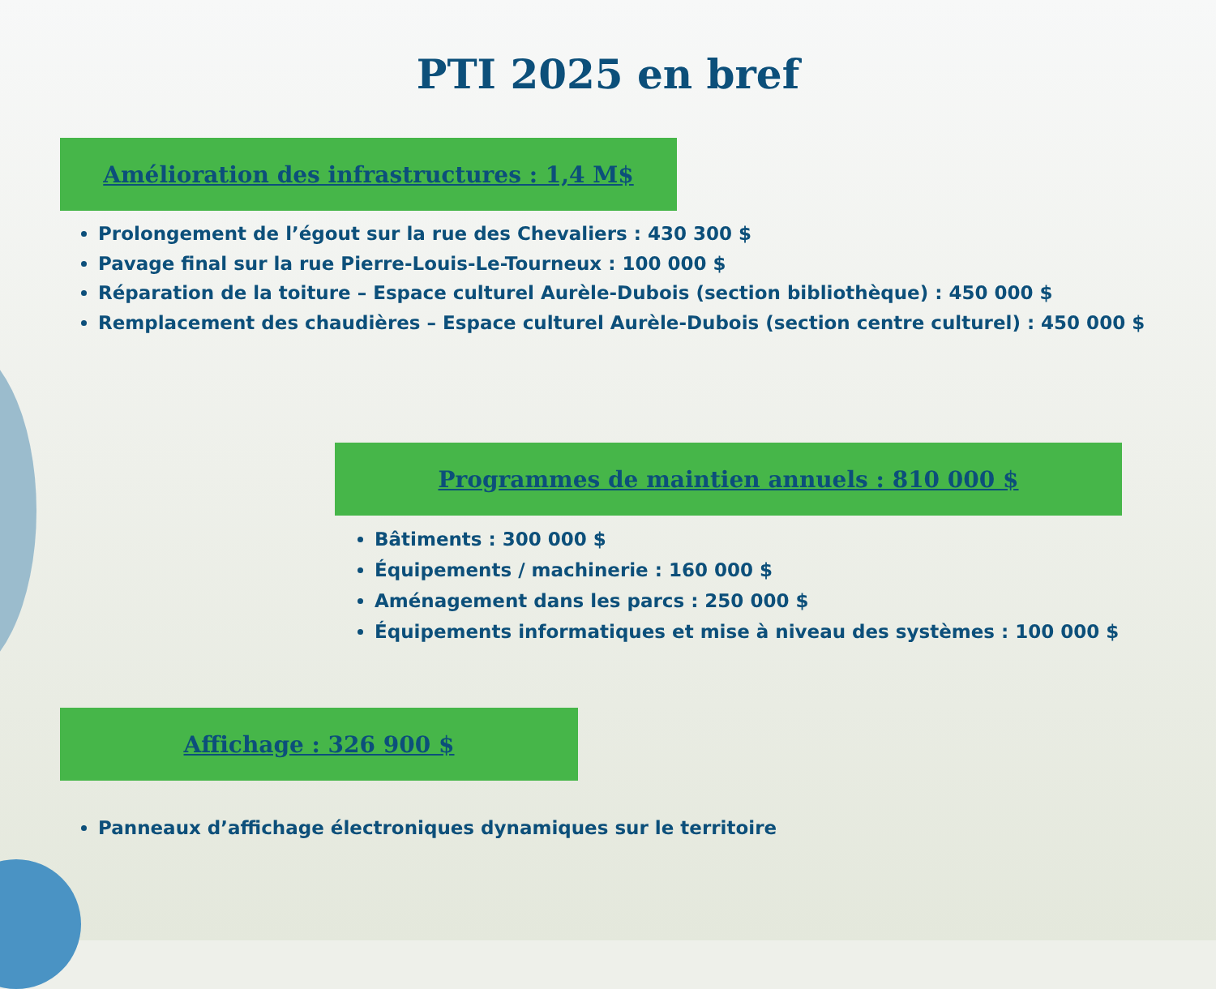PTI 2025 en bref
Amélioration des infrastructures : 1,4 M$
Prolongement de l’égout sur la rue des Chevaliers : 430 300 $
Pavage final sur la rue Pierre-Louis-Le-Tourneux : 100 000 $
Réparation de la toiture – Espace culturel Aurèle-Dubois (section bibliothèque) : 450 000 $
Remplacement des chaudières – Espace culturel Aurèle-Dubois (section centre culturel) : 450 000 $
Programmes de maintien annuels : 810 000 $
Bâtiments : 300 000 $
Équipements / machinerie : 160 000 $
Aménagement dans les parcs : 250 000 $
Équipements informatiques et mise à niveau des systèmes : 100 000 $
Affichage : 326 900 $
Panneaux d’affichage électroniques dynamiques sur le territoire